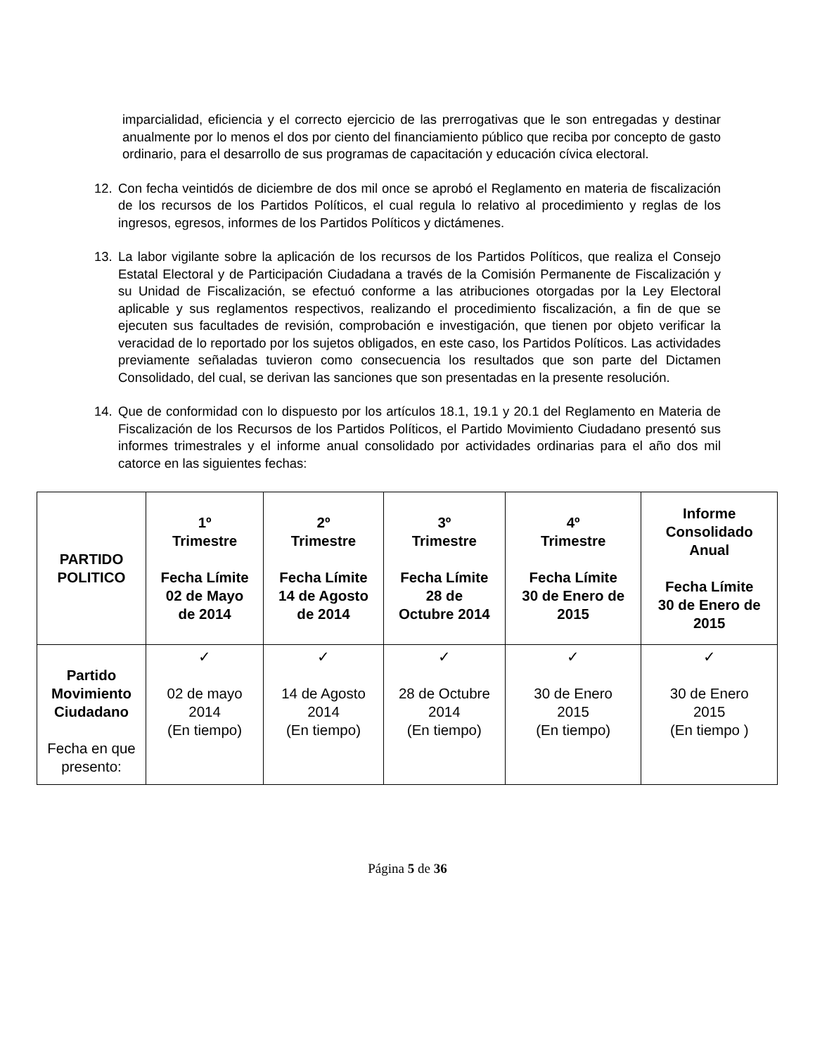imparcialidad, eficiencia y el correcto ejercicio de las prerrogativas que le son entregadas y destinar anualmente por lo menos el dos por ciento del financiamiento público que reciba por concepto de gasto ordinario, para el desarrollo de sus programas de capacitación y educación cívica electoral.
12. Con fecha veintidós de diciembre de dos mil once se aprobó el Reglamento en materia de fiscalización de los recursos de los Partidos Políticos, el cual regula lo relativo al procedimiento y reglas de los ingresos, egresos, informes de los Partidos Políticos y dictámenes.
13. La labor vigilante sobre la aplicación de los recursos de los Partidos Políticos, que realiza el Consejo Estatal Electoral y de Participación Ciudadana a través de la Comisión Permanente de Fiscalización y su Unidad de Fiscalización, se efectuó conforme a las atribuciones otorgadas por la Ley Electoral aplicable y sus reglamentos respectivos, realizando el procedimiento fiscalización, a fin de que se ejecuten sus facultades de revisión, comprobación e investigación, que tienen por objeto verificar la veracidad de lo reportado por los sujetos obligados, en este caso, los Partidos Políticos. Las actividades previamente señaladas tuvieron como consecuencia los resultados que son parte del Dictamen Consolidado, del cual, se derivan las sanciones que son presentadas en la presente resolución.
14. Que de conformidad con lo dispuesto por los artículos 18.1, 19.1 y 20.1 del Reglamento en Materia de Fiscalización de los Recursos de los Partidos Políticos, el Partido Movimiento Ciudadano presentó sus informes trimestrales y el informe anual consolidado por actividades ordinarias para el año dos mil catorce en las siguientes fechas:
| PARTIDO POLITICO | 1º Trimestre Fecha Límite 02 de Mayo de 2014 | 2º Trimestre Fecha Límite 14 de Agosto de 2014 | 3º Trimestre Fecha Límite 28 de Octubre 2014 | 4º Trimestre Fecha Límite 30 de Enero de 2015 | Informe Consolidado Anual Fecha Límite 30 de Enero de 2015 |
| --- | --- | --- | --- | --- | --- |
| Partido Movimiento Ciudadano Fecha en que presento: | ✓ 02 de mayo 2014 (En tiempo) | ✓ 14 de Agosto 2014 (En tiempo) | ✓ 28 de Octubre 2014 (En tiempo) | ✓ 30 de Enero 2015 (En tiempo) | ✓ 30 de Enero 2015 (En tiempo ) |
Página 5 de 36